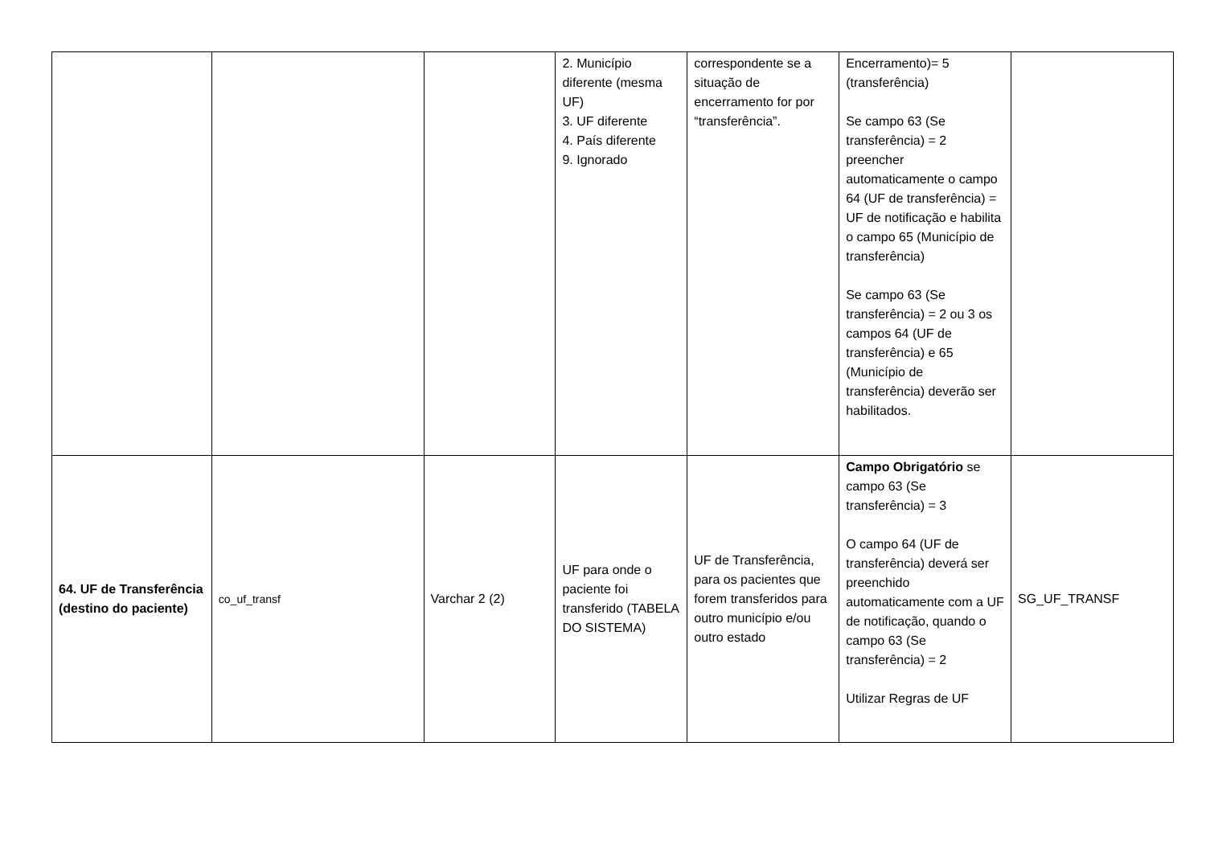| | | | 2. Município diferente (mesma UF) 3. UF diferente 4. País diferente 9. Ignorado | correspondente se a situação de encerramento for por “transferência”. | Encerramento)= 5 (transferência) Se campo 63 (Se transferência) = 2 preencher automaticamente o campo 64 (UF de transferência) = UF de notificação e habilita o campo 65 (Município de transferência) Se campo 63 (Se transferência) = 2 ou 3 os campos 64 (UF de transferência) e 65 (Município de transferência) deverão ser habilitados. | |
| 64. UF de Transferência (destino do paciente) | co_uf_transf | Varchar 2 (2) | UF para onde o paciente foi transferido (TABELA DO SISTEMA) | UF de Transferência, para os pacientes que forem transferidos para outro município e/ou outro estado | Campo Obrigatório se campo 63 (Se transferência) = 3 O campo 64 (UF de transferência) deverá ser preenchido automaticamente com a UF de notificação, quando o campo 63 (Se transferência) = 2 Utilizar Regras de UF | SG_UF_TRANSF |